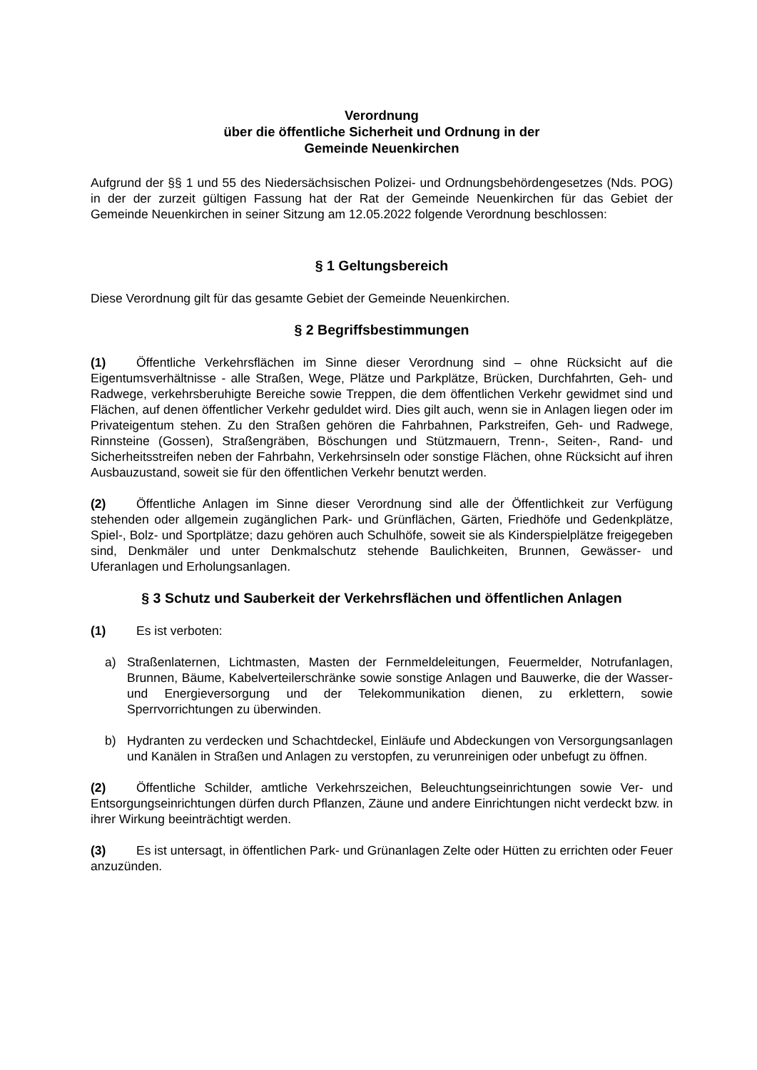Verordnung
über die öffentliche Sicherheit und Ordnung in der
Gemeinde Neuenkirchen
Aufgrund der §§ 1 und 55 des Niedersächsischen Polizei- und Ordnungsbehördengesetzes (Nds. POG) in der der zurzeit gültigen Fassung hat der Rat der Gemeinde Neuenkirchen für das Gebiet der Gemeinde Neuenkirchen in seiner Sitzung am 12.05.2022 folgende Verordnung beschlossen:
§ 1 Geltungsbereich
Diese Verordnung gilt für das gesamte Gebiet der Gemeinde Neuenkirchen.
§ 2 Begriffsbestimmungen
(1) Öffentliche Verkehrsflächen im Sinne dieser Verordnung sind – ohne Rücksicht auf die Eigentumsverhältnisse - alle Straßen, Wege, Plätze und Parkplätze, Brücken, Durchfahrten, Geh- und Radwege, verkehrsberuhigte Bereiche sowie Treppen, die dem öffentlichen Verkehr gewidmet sind und Flächen, auf denen öffentlicher Verkehr geduldet wird. Dies gilt auch, wenn sie in Anlagen liegen oder im Privateigentum stehen. Zu den Straßen gehören die Fahrbahnen, Parkstreifen, Geh- und Radwege, Rinnsteine (Gossen), Straßengräben, Böschungen und Stützmauern, Trenn-, Seiten-, Rand- und Sicherheitsstreifen neben der Fahrbahn, Verkehrsinseln oder sonstige Flächen, ohne Rücksicht auf ihren Ausbauzustand, soweit sie für den öffentlichen Verkehr benutzt werden.
(2) Öffentliche Anlagen im Sinne dieser Verordnung sind alle der Öffentlichkeit zur Verfügung stehenden oder allgemein zugänglichen Park- und Grünflächen, Gärten, Friedhöfe und Gedenkplätze, Spiel-, Bolz- und Sportplätze; dazu gehören auch Schulhöfe, soweit sie als Kinderspielplätze freigegeben sind, Denkmäler und unter Denkmalschutz stehende Baulichkeiten, Brunnen, Gewässer- und Uferanlagen und Erholungsanlagen.
§ 3 Schutz und Sauberkeit der Verkehrsflächen und öffentlichen Anlagen
(1) Es ist verboten:
a) Straßenlaternen, Lichtmasten, Masten der Fernmeldeleitungen, Feuermelder, Notrufanlagen, Brunnen, Bäume, Kabelverteilerschränke sowie sonstige Anlagen und Bauwerke, die der Wasser- und Energieversorgung und der Telekommunikation dienen, zu erklettern, sowie Sperrvorrichtungen zu überwinden.
b) Hydranten zu verdecken und Schachtdeckel, Einläufe und Abdeckungen von Versorgungsanlagen und Kanälen in Straßen und Anlagen zu verstopfen, zu verunreinigen oder unbefugt zu öffnen.
(2) Öffentliche Schilder, amtliche Verkehrszeichen, Beleuchtungseinrichtungen sowie Ver- und Entsorgungseinrichtungen dürfen durch Pflanzen, Zäune und andere Einrichtungen nicht verdeckt bzw. in ihrer Wirkung beeinträchtigt werden.
(3) Es ist untersagt, in öffentlichen Park- und Grünanlagen Zelte oder Hütten zu errichten oder Feuer anzuzünden.